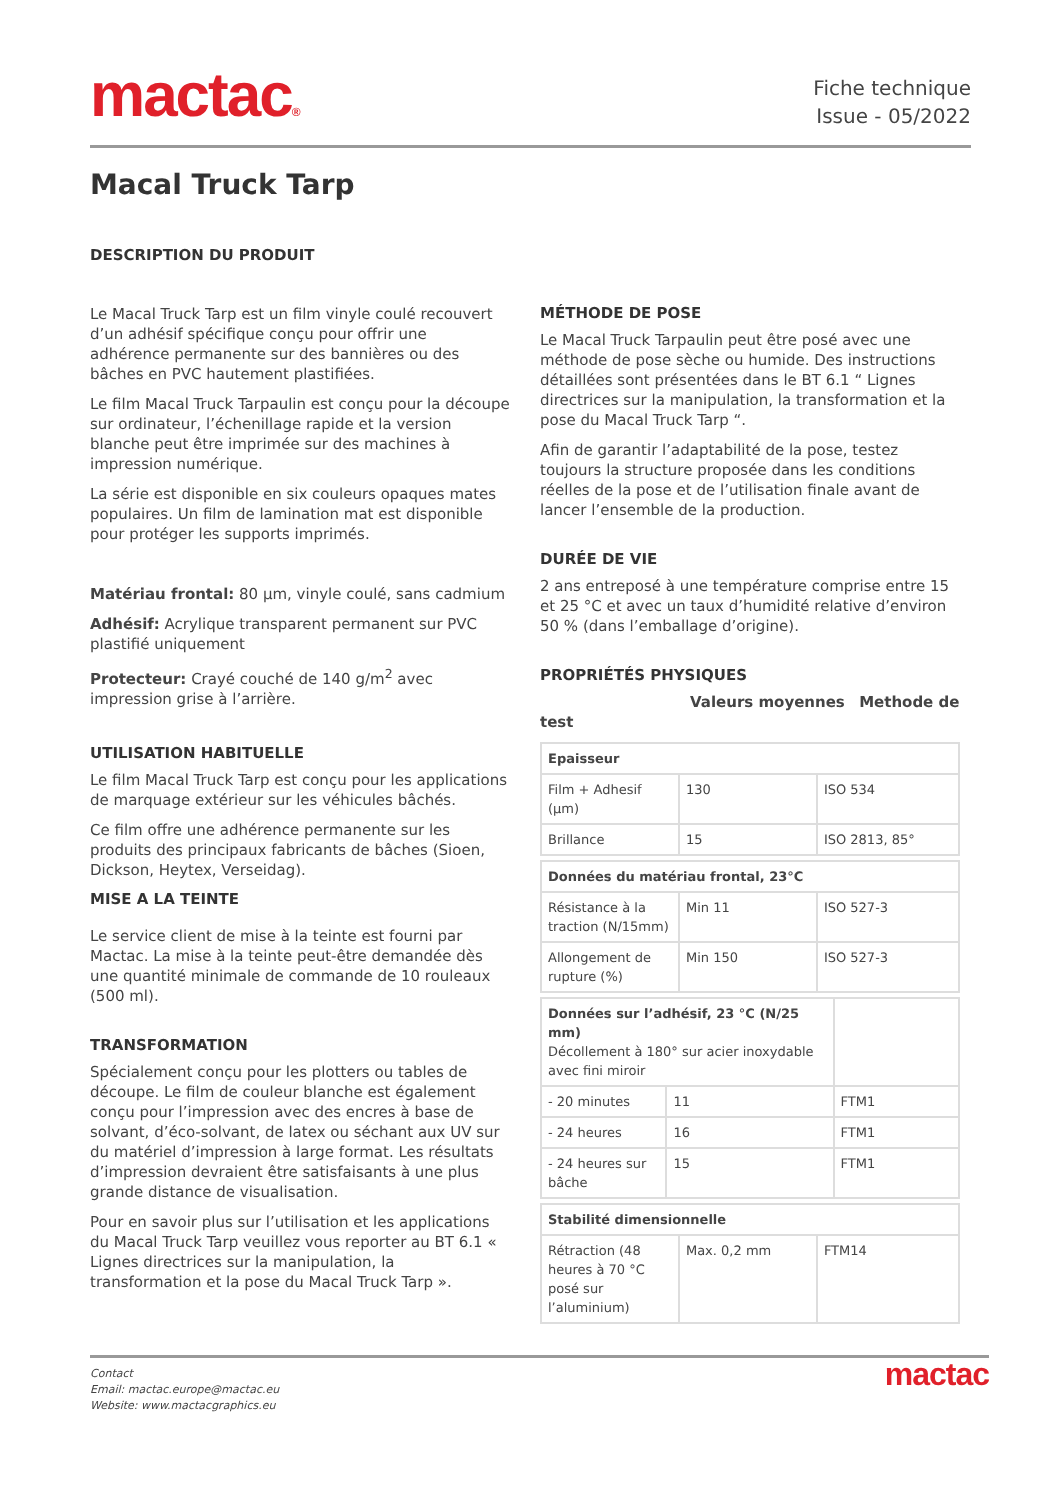mactac®
Fiche technique
Issue - 05/2022
Macal Truck Tarp
DESCRIPTION DU PRODUIT
Le Macal Truck Tarp est un film vinyle coulé recouvert d’un adhésif spécifique conçu pour offrir une adhérence permanente sur des bannières ou des bâches en PVC hautement plastifiées.
Le film Macal Truck Tarpaulin est conçu pour la découpe sur ordinateur, l’échenillage rapide et la version blanche peut être imprimée sur des machines à impression numérique.
La série est disponible en six couleurs opaques mates populaires. Un film de lamination mat est disponible pour protéger les supports imprimés.
Matériau frontal: 80 µm, vinyle coulé, sans cadmium
Adhésif: Acrylique transparent permanent sur PVC plastifié uniquement
Protecteur: Crayé couché de 140 g/m<sup>2</sup> avec impression grise à l’arrière.
UTILISATION HABITUELLE
Le film Macal Truck Tarp est conçu pour les applications de marquage extérieur sur les véhicules bâchés.
Ce film offre une adhérence permanente sur les produits des principaux fabricants de bâches (Sioen, Dickson, Heytex, Verseidag).
MISE A LA TEINTE
Le service client de mise à la teinte est fourni par Mactac. La mise à la teinte peut-être demandée dès une quantité minimale de commande de 10 rouleaux (500 ml).
TRANSFORMATION
Spécialement conçu pour les plotters ou tables de découpe. Le film de couleur blanche est également conçu pour l’impression avec des encres à base de solvant, d’éco-solvant, de latex ou séchant aux UV sur du matériel d’impression à large format. Les résultats d’impression devraient être satisfaisants à une plus grande distance de visualisation.
Pour en savoir plus sur l’utilisation et les applications du Macal Truck Tarp veuillez vous reporter au BT 6.1 « Lignes directrices sur la manipulation, la transformation et la pose du Macal Truck Tarp ».
MÉTHODE DE POSE
Le Macal Truck Tarpaulin peut être posé avec une méthode de pose sèche ou humide. Des instructions détaillées sont présentées dans le BT 6.1 “ Lignes directrices sur la manipulation, la transformation et la pose du Macal Truck Tarp “.
Afin de garantir l’adaptabilité de la pose, testez toujours la structure proposée dans les conditions réelles de la pose et de l’utilisation finale avant de lancer l’ensemble de la production.
DURÉE DE VIE
2 ans entreposé à une température comprise entre 15 et 25 °C et avec un taux d’humidité relative d’environ 50 % (dans l’emballage d’origine).
PROPRIÉTÉS PHYSIQUES
Valeurs moyennes Methode de test
| Epaisseur | | |
| Film + Adhesif (µm) | 130 | ISO 534 |
| Brillance | 15 | ISO 2813, 85° |
| Données du matériau frontal, 23°C | | |
| Résistance à la traction (N/15mm) | Min 11 | ISO 527-3 |
| Allongement de rupture (%) | Min 150 | ISO 527-3 |
| Données sur l’adhésif, 23 °C (N/25 mm) Décollement à 180° sur acier inoxydable avec fini miroir | | |
| - 20 minutes | 11 | FTM1 |
| - 24 heures | 16 | FTM1 |
| - 24 heures sur bâche | 15 | FTM1 |
| Stabilité dimensionnelle | | |
| Rétraction (48 heures à 70 °C posé sur l’aluminium) | Max. 0,2 mm | FTM14 |
Contact
Email: mactac.europe@mactac.eu
Website: www.mactacgraphics.eu
mactac